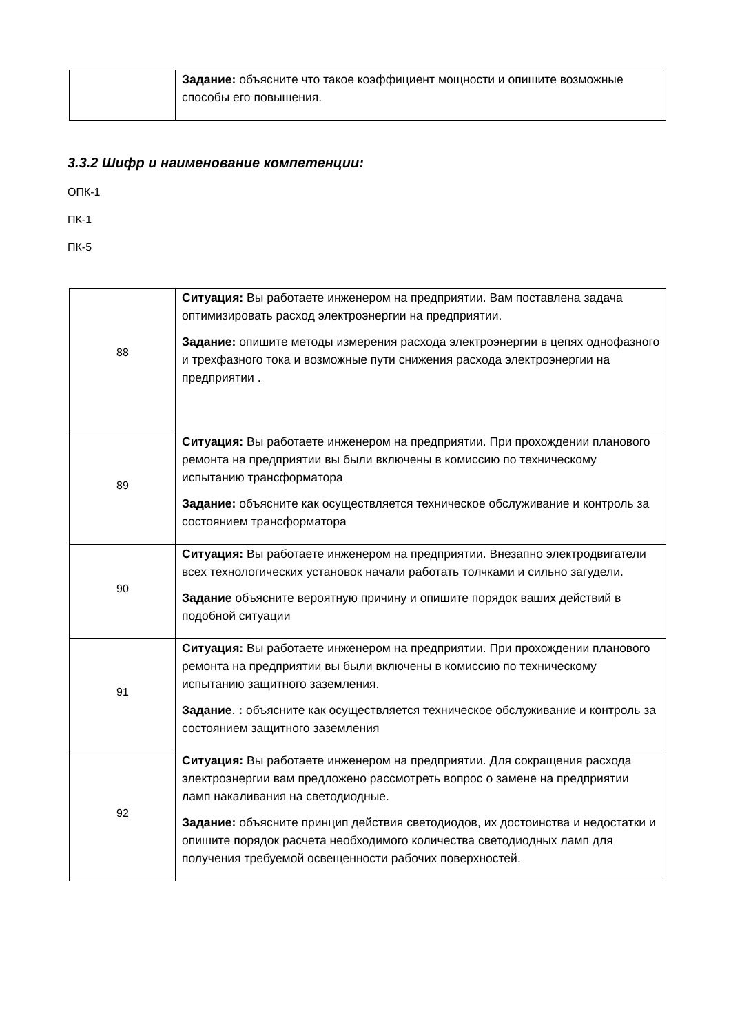| | Задание: объясните что такое коэффициент мощности и опишите возможные способы его повышения. |
3.3.2 Шифр и наименование компетенции:
ОПК-1
ПК-1
ПК-5
| 88 | Ситуация: Вы работаете инженером на предприятии. Вам поставлена задача оптимизировать расход электроэнергии на предприятии. Задание: опишите методы измерения расхода электроэнергии в цепях однофазного и трехфазного тока и возможные пути снижения расхода электроэнергии на предприятии . |
| 89 | Ситуация: Вы работаете инженером на предприятии. При прохождении планового ремонта на предприятии вы были включены в комиссию по техническому испытанию трансформатора Задание: объясните как осуществляется техническое обслуживание и контроль за состоянием трансформатора |
| 90 | Ситуация: Вы работаете инженером на предприятии. Внезапно электродвигатели всех технологических установок начали работать толчками и сильно загудели. Задание объясните вероятную причину и опишите порядок ваших действий в подобной ситуации |
| 91 | Ситуация: Вы работаете инженером на предприятии. При прохождении планового ремонта на предприятии вы были включены в комиссию по техническому испытанию защитного заземления. Задание . : объясните как осуществляется техническое обслуживание и контроль за состоянием защитного заземления |
| 92 | Ситуация: Вы работаете инженером на предприятии. Для сокращения расхода электроэнергии вам предложено рассмотреть вопрос о замене на предприятии ламп накаливания на светодиодные. Задание: объясните принцип действия светодиодов, их достоинства и недостатки и опишите порядок расчета необходимого количества светодиодных ламп для получения требуемой освещенности рабочих поверхностей. |